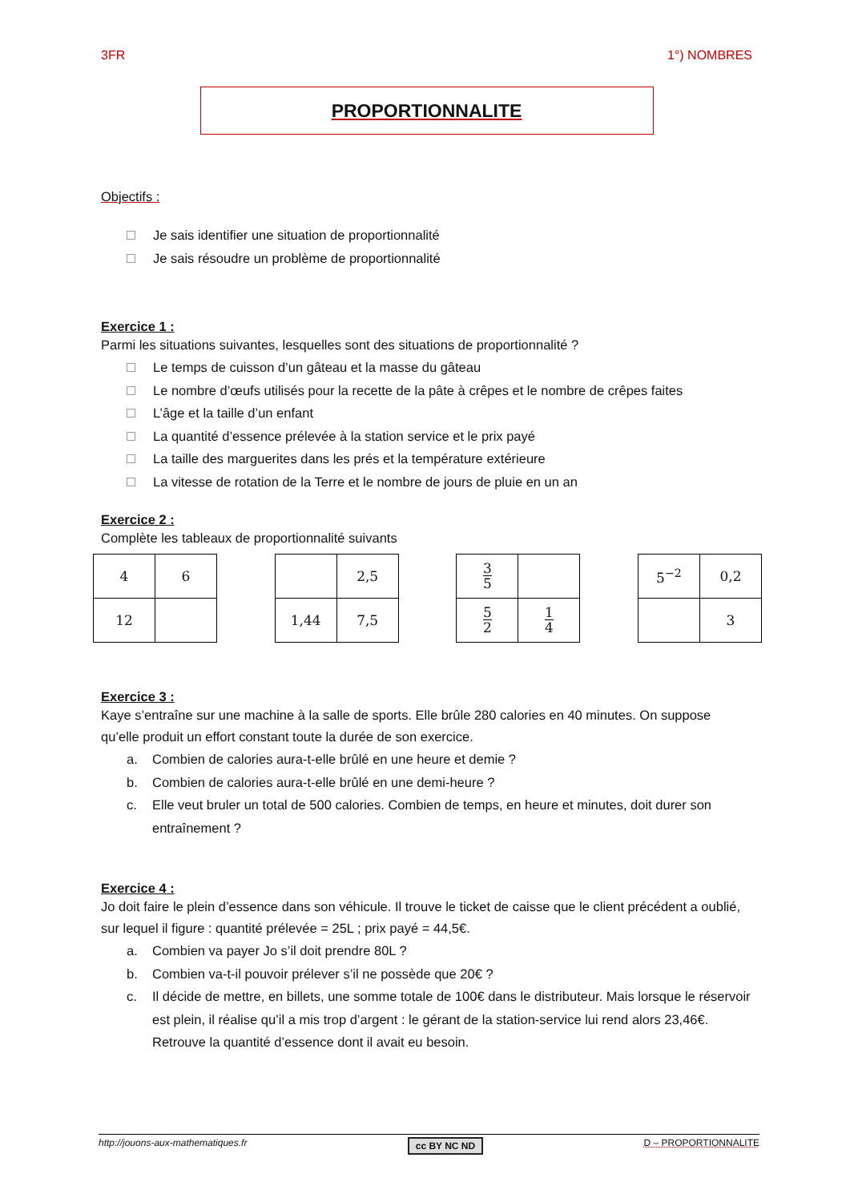3FR 1°) NOMBRES
PROPORTIONNALITE
Objectifs :
Je sais identifier une situation de proportionnalité
Je sais résoudre un problème de proportionnalité
Exercice 1 :
Parmi les situations suivantes, lesquelles sont des situations de proportionnalité ?
Le temps de cuisson d’un gâteau et la masse du gâteau
Le nombre d’œufs utilisés pour la recette de la pâte à crêpes et le nombre de crêpes faites
L’âge et la taille d’un enfant
La quantité d’essence prélevée à la station service et le prix payé
La taille des marguerites dans les prés et la température extérieure
La vitesse de rotation de la Terre et le nombre de jours de pluie en un an
Exercice 2 :
Complète les tableaux de proportionnalité suivants
| 4 | 6 |
| 12 | |
| | 2,5 |
| 1,44 | 7,5 |
| 3 5 | |
| 5 2 | 1 4 |
| 5<sup>−2</sup> | 0,2 |
| | 3 |
Exercice 3 :
Kaye s’entraîne sur une machine à la salle de sports. Elle brûle 280 calories en 40 minutes. On suppose qu’elle produit un effort constant toute la durée de son exercice.
a. Combien de calories aura-t-elle brûlé en une heure et demie ?
b. Combien de calories aura-t-elle brûlé en une demi-heure ?
c. Elle veut bruler un total de 500 calories. Combien de temps, en heure et minutes, doit durer son entraînement ?
Exercice 4 :
Jo doit faire le plein d’essence dans son véhicule. Il trouve le ticket de caisse que le client précédent a oublié, sur lequel il figure : quantité prélevée = 25L ; prix payé = 44,5€.
a. Combien va payer Jo s’il doit prendre 80L ?
b. Combien va-t-il pouvoir prélever s’il ne possède que 20€ ?
c. Il décide de mettre, en billets, une somme totale de 100€ dans le distributeur. Mais lorsque le réservoir est plein, il réalise qu’il a mis trop d’argent : le gérant de la station-service lui rend alors 23,46€. Retrouve la quantité d’essence dont il avait eu besoin.
http://jouons-aux-mathematiques.fr cc BY NC ND D – PROPORTIONNALITE